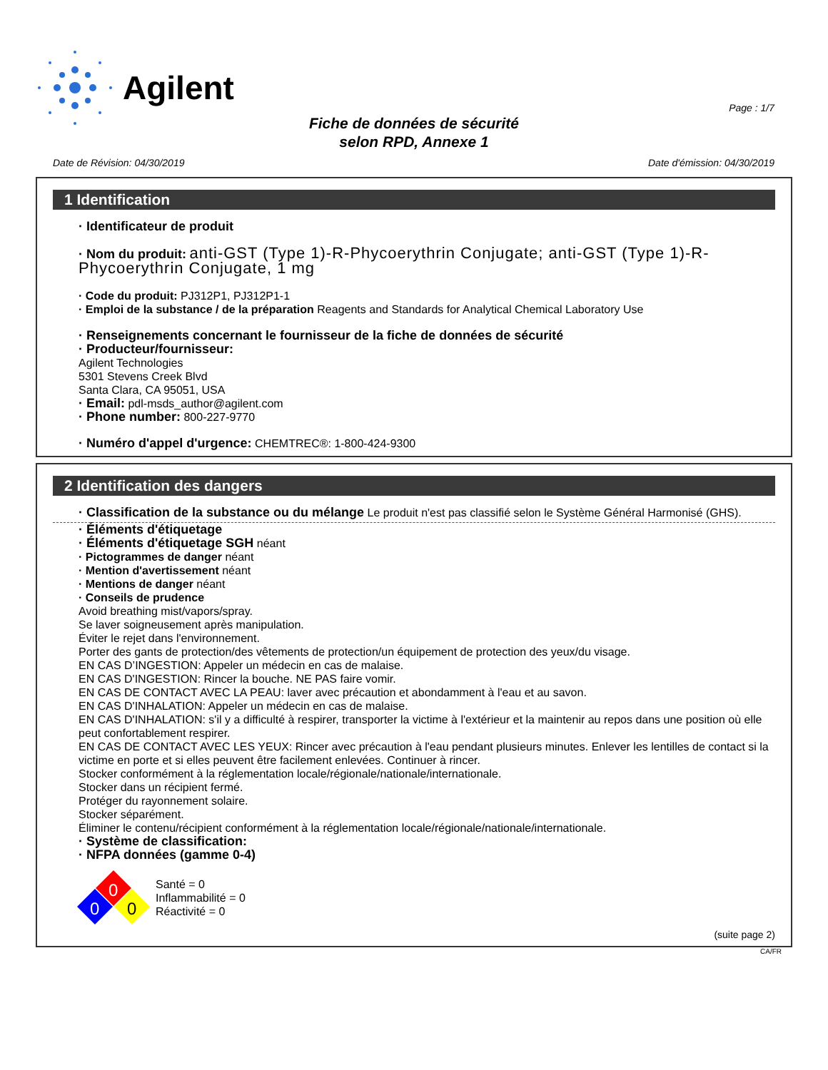Agilent
Page : 1/7
Fiche de données de sécurité
selon RPD, Annexe 1
Date de Révision: 04/30/2019 Date d'émission: 04/30/2019
1 Identification
· Identificateur de produit
· Nom du produit: anti-GST (Type 1)-R-Phycoerythrin Conjugate; anti-GST (Type 1)-R-Phycoerythrin Conjugate, 1 mg
· Code du produit: PJ312P1, PJ312P1-1
· Emploi de la substance / de la préparation Reagents and Standards for Analytical Chemical Laboratory Use
· Renseignements concernant le fournisseur de la fiche de données de sécurité
· Producteur/fournisseur:
Agilent Technologies
5301 Stevens Creek Blvd
Santa Clara, CA 95051, USA
· Email: pdl-msds_author@agilent.com
· Phone number: 800-227-9770
· Numéro d'appel d'urgence: CHEMTREC®: 1-800-424-9300
2 Identification des dangers
· Classification de la substance ou du mélange Le produit n'est pas classifié selon le Système Général Harmonisé (GHS).
· Éléments d'étiquetage
· Éléments d'étiquetage SGH néant
· Pictogrammes de danger néant
· Mention d'avertissement néant
· Mentions de danger néant
· Conseils de prudence
Avoid breathing mist/vapors/spray.
Se laver soigneusement après manipulation.
Éviter le rejet dans l'environnement.
Porter des gants de protection/des vêtements de protection/un équipement de protection des yeux/du visage.
EN CAS D’INGESTION: Appeler un médecin en cas de malaise.
EN CAS D'INGESTION: Rincer la bouche. NE PAS faire vomir.
EN CAS DE CONTACT AVEC LA PEAU: laver avec précaution et abondamment à l'eau et au savon.
EN CAS D'INHALATION: Appeler un médecin en cas de malaise.
EN CAS D'INHALATION: s'il y a difficulté à respirer, transporter la victime à l'extérieur et la maintenir au repos dans une position où elle peut confortablement respirer.
EN CAS DE CONTACT AVEC LES YEUX: Rincer avec précaution à l'eau pendant plusieurs minutes. Enlever les lentilles de contact si la victime en porte et si elles peuvent être facilement enlevées. Continuer à rincer.
Stocker conformément à la réglementation locale/régionale/nationale/internationale.
Stocker dans un récipient fermé.
Protéger du rayonnement solaire.
Stocker séparément.
Éliminer le contenu/récipient conformément à la réglementation locale/régionale/nationale/internationale.
· Système de classification:
· NFPA données (gamme 0-4)
0
0
0
Santé = 0
Inflammabilité = 0
Réactivité = 0
(suite page 2)
CA/FR